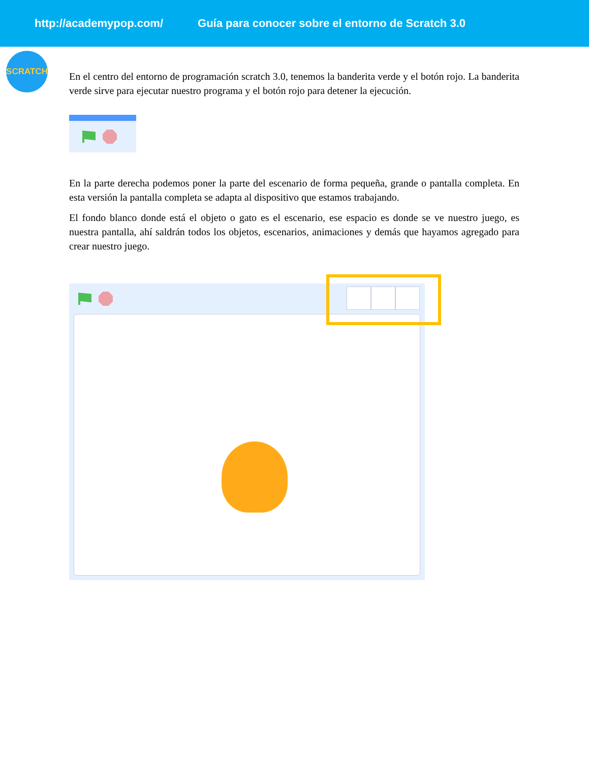http://academypop.com/ Guía para conocer sobre el entorno de Scratch 3.0
SCRATCH
En el centro del entorno de programación scratch 3.0, tenemos la banderita verde y el botón rojo. La banderita verde sirve para ejecutar nuestro programa y el botón rojo para detener la ejecución.
En la parte derecha podemos poner la parte del escenario de forma pequeña, grande o pantalla completa. En esta versión la pantalla completa se adapta al dispositivo que estamos trabajando.
El fondo blanco donde está el objeto o gato es el escenario, ese espacio es donde se ve nuestro juego, es nuestra pantalla, ahí saldrán todos los objetos, escenarios, animaciones y demás que hayamos agregado para crear nuestro juego.